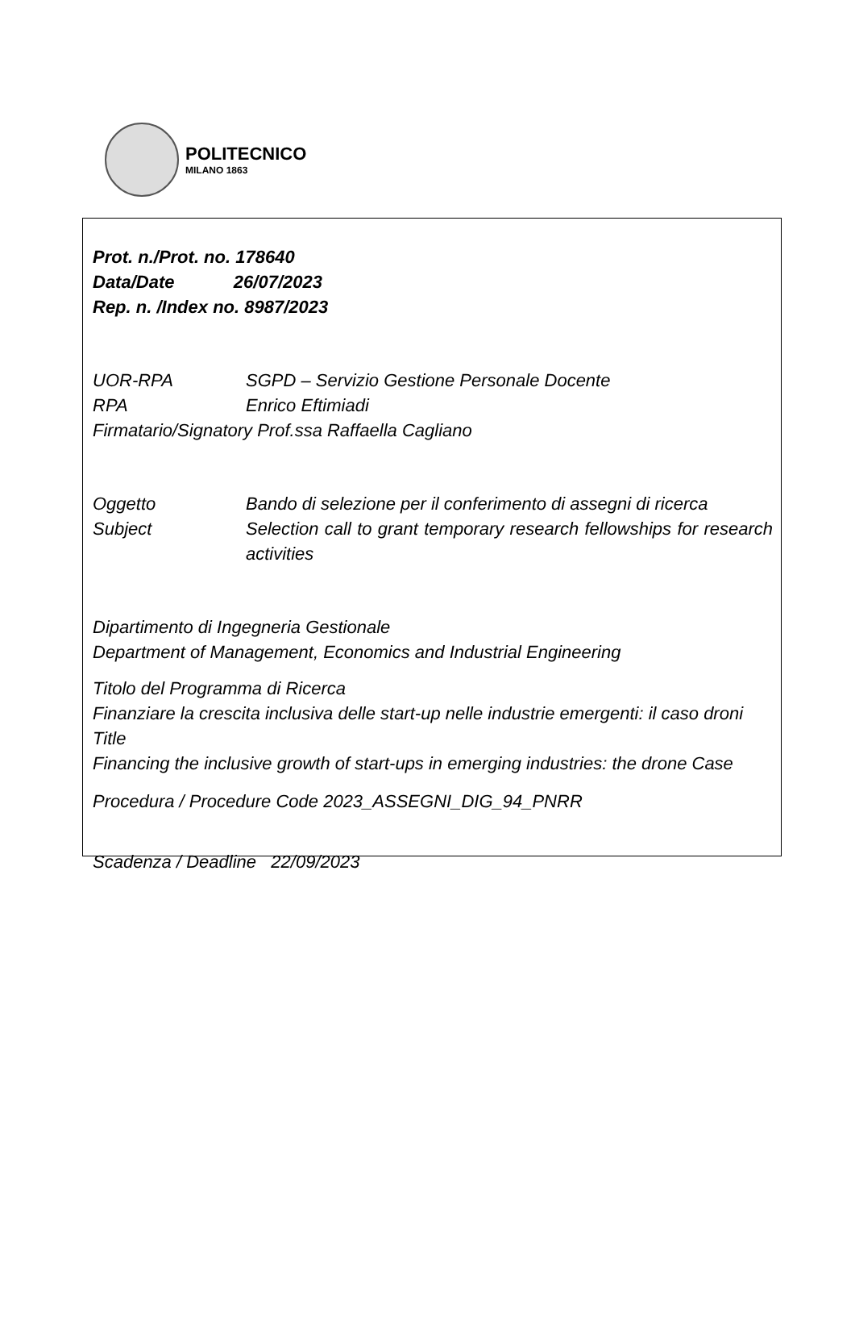POLITECNICO
MILANO 1863
Prot. n./Prot. no. 178640
Data/Date 26/07/2023
Rep. n. /Index no. 8987/2023
UOR-RPA SGPD – Servizio Gestione Personale Docente
RPA Enrico Eftimiadi
Firmatario/Signatory Prof.ssa Raffaella Cagliano
Oggetto Bando di selezione per il conferimento di assegni di ricerca
Subject Selection call to grant temporary research fellowships for research activities
Dipartimento di Ingegneria Gestionale
Department of Management, Economics and Industrial Engineering
Titolo del Programma di Ricerca
Finanziare la crescita inclusiva delle start-up nelle industrie emergenti: il caso droni
Title
Financing the inclusive growth of start-ups in emerging industries: the drone Case
Procedura / Procedure Code 2023_ASSEGNI_DIG_94_PNRR
Scadenza / Deadline 22/09/2023